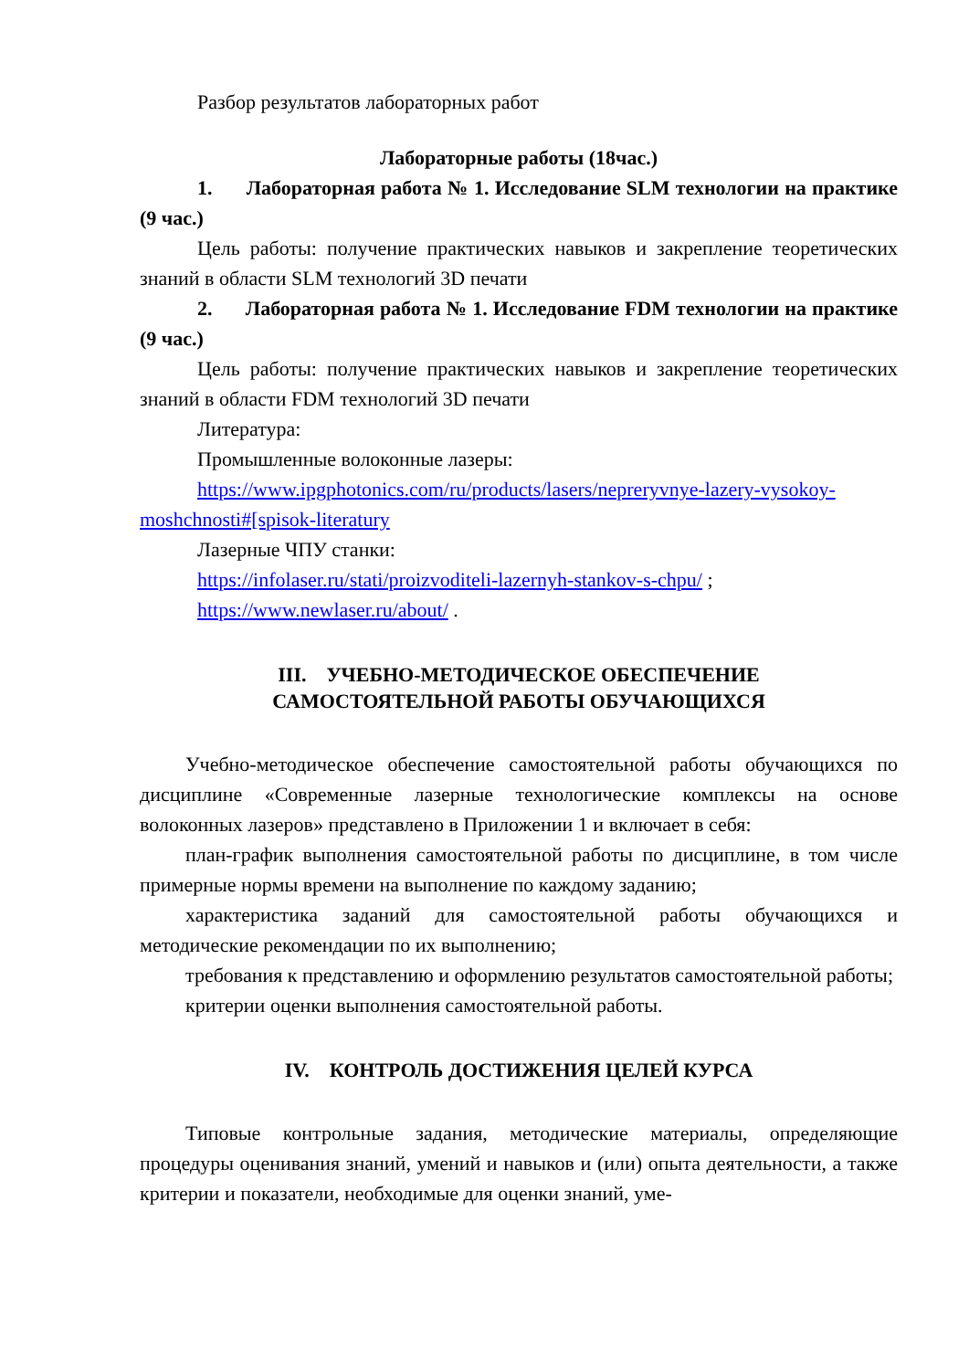Разбор результатов лабораторных работ
Лабораторные работы (18час.)
1. Лабораторная работа № 1. Исследование SLM технологии на практике (9 час.)
Цель работы: получение практических навыков и закрепление теорети­ческих знаний в области SLM технологий 3D печати
2. Лабораторная работа № 1. Исследование FDM технологии на практике (9 час.)
Цель работы: получение практических навыков и закрепление теорети­ческих знаний в области FDM технологий 3D печати
Литература:
Промышленные волоконные лазеры:
https://www.ipgphotonics.com/ru/products/lasers/nepreryvnye-lazery-vysokoy-moshchnosti#[spisok-literatury
Лазерные ЧПУ станки:
https://infolaser.ru/stati/proizvoditeli-lazernyh-stankov-s-chpu/ ;
https://www.newlaser.ru/about/ .
III. УЧЕБНО-МЕТОДИЧЕСКОЕ ОБЕСПЕЧЕНИЕ
САМОСТОЯТЕЛЬНОЙ РАБОТЫ ОБУЧАЮЩИХСЯ
Учебно-методическое обеспечение самостоятельной работы обучаю­щихся по дисциплине «Современные лазерные технологические комплексы на основе волоконных лазеров» представлено в Приложении 1 и включает в себя:
план-график выполнения самостоятельной работы по дисциплине, в том числе примерные нормы времени на выполнение по каждому заданию;
характеристика заданий для самостоятельной работы обучающихся и методические рекомендации по их выполнению;
требования к представлению и оформлению результатов самостоятель­ной работы;
критерии оценки выполнения самостоятельной работы.
IV. КОНТРОЛЬ ДОСТИЖЕНИЯ ЦЕЛЕЙ КУРСА
Типовые контрольные задания, методические материалы, определяющие процедуры оценивания знаний, умений и навыков и (или) опыта деятельно­сти, а также критерии и показатели, необходимые для оценки знаний, уме-